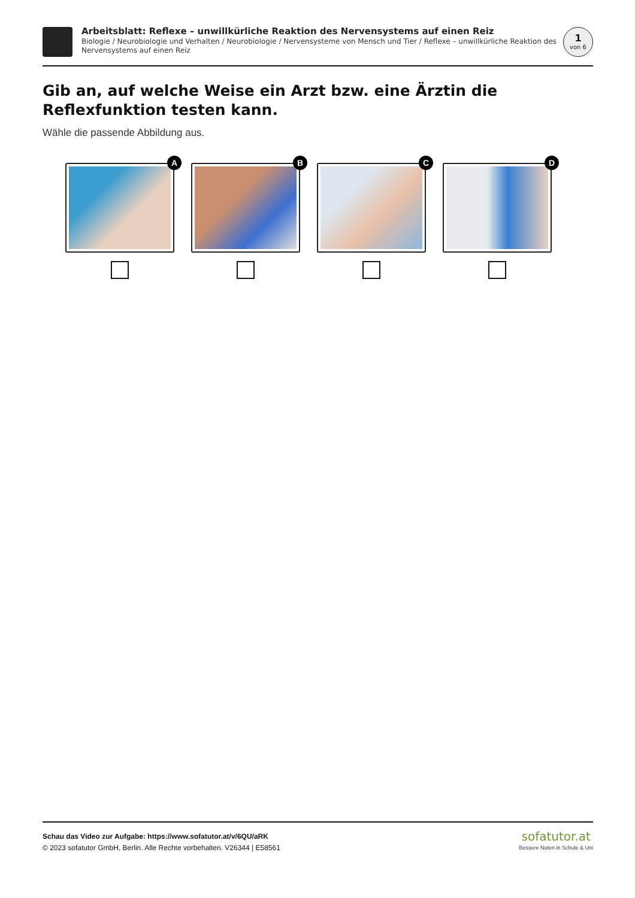Arbeitsblatt: Reflexe – unwillkürliche Reaktion des Nervensystems auf einen Reiz
Biologie / Neurobiologie und Verhalten / Neurobiologie / Nervensysteme von Mensch und Tier / Reflexe – unwillkürliche Reaktion des Nervensystems auf einen Reiz
1
von 6
Gib an, auf welche Weise ein Arzt bzw. eine Ärztin die Reflexfunktion testen kann.
Wähle die passende Abbildung aus.
A
B
C
D
Schau das Video zur Aufgabe: https://www.sofatutor.at/v/6QU/aRK
© 2023 sofatutor GmbH, Berlin. Alle Rechte vorbehalten. V26344 | E58561
sofatutor.at
Bessere Noten in Schule & Uni